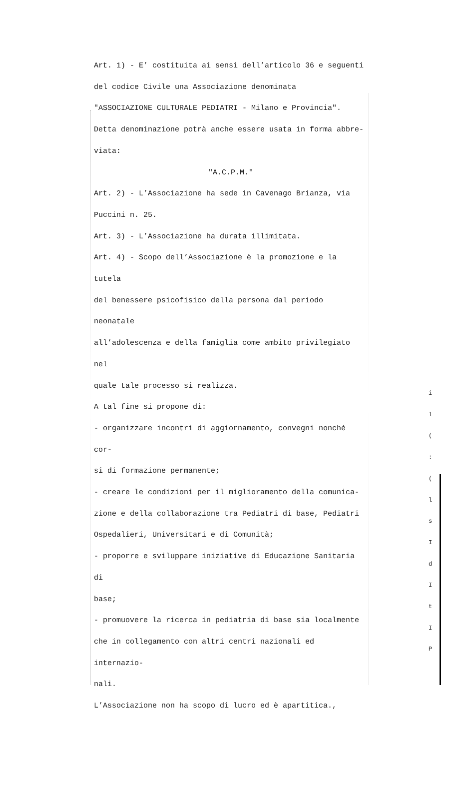Art. 1) - E’ costituita ai sensi dell’articolo 36 e seguenti
del codice Civile una Associazione denominata
"ASSOCIAZIONE CULTURALE PEDIATRI - Milano e Provincia".
Detta denominazione potrà anche essere usata in forma abbre-
viata:
"A.C.P.M."
Art. 2) - L’Associazione ha sede in Cavenago Brianza, via
Puccini n. 25.
Art. 3) - L’Associazione ha durata illimitata.
Art. 4) - Scopo dell’Associazione è la promozione e la tutela
del benessere psicofisico della persona dal periodo neonatale
all’adolescenza e della famiglia come ambito privilegiato nel
quale tale processo si realizza.
A tal fine si propone di:
- organizzare incontri di aggiornamento, convegni nonché cor-
si di formazione permanente;
- creare le condizioni per il miglioramento della comunica-
zione e della collaborazione tra Pediatri di base, Pediatri
Ospedalieri, Universitari e di Comunità;
- proporre e sviluppare iniziative di Educazione Sanitaria di
base;
- promuovere la ricerca in pediatria di base sia localmente
che in collegamento con altri centri nazionali ed internazio-
nali.
L’Associazione non ha scopo di lucro ed è apartitica.,
i
l
(
:
(
l
s
I
d
I
t
I
P